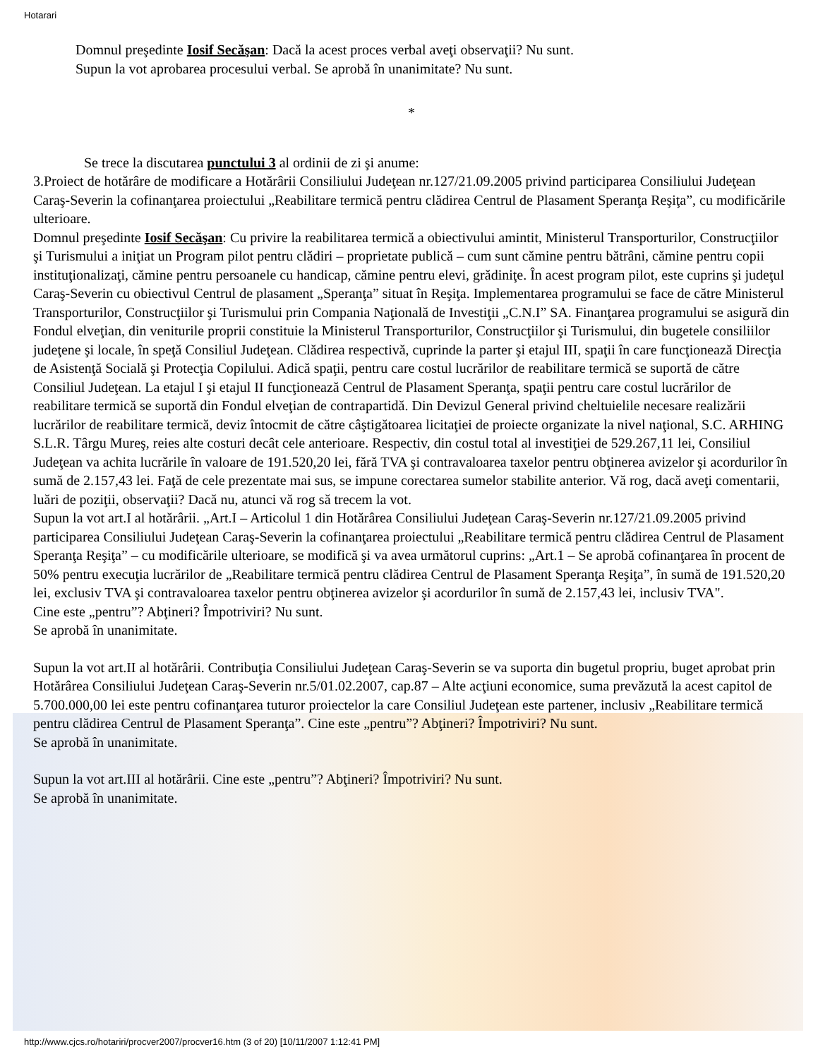Hotarari
Domnul preşedinte Iosif Secăşan: Dacă la acest proces verbal aveţi observaţii? Nu sunt.
Supun la vot aprobarea procesului verbal. Se aprobă în unanimitate? Nu sunt.
*
Se trece la discutarea punctului 3 al ordinii de zi şi anume:
3.Proiect de hotărâre de modificare a Hotărârii Consiliului Judeţean nr.127/21.09.2005 privind participarea Consiliului Judeţean Caraş-Severin la cofinanţarea proiectului „Reabilitare termică pentru clădirea Centrul de Plasament Speranţa Reşiţa”, cu modificările ulterioare.
Domnul preşedinte Iosif Secăşan: Cu privire la reabilitarea termică a obiectivului amintit, Ministerul Transporturilor, Construcţiilor şi Turismului a iniţiat un Program pilot pentru clădiri – proprietate publică – cum sunt cămine pentru bătrâni, cămine pentru copii instituţionalizaţi, cămine pentru persoanele cu handicap, cămine pentru elevi, grădiniţe. În acest program pilot, este cuprins şi judeţul Caraş-Severin cu obiectivul Centrul de plasament „Speranţa” situat în Reşiţa. Implementarea programului se face de către Ministerul Transporturilor, Construcţiilor şi Turismului prin Compania Naţională de Investiţii „C.N.I” SA. Finanţarea programului se asigură din Fondul elveţian, din veniturile proprii constituie la Ministerul Transporturilor, Construcţiilor şi Turismului, din bugetele consiliilor judeţene şi locale, în speţă Consiliul Judeţean. Clădirea respectivă, cuprinde la parter şi etajul III, spaţii în care funcţionează Direcţia de Asistenţă Socială şi Protecţia Copilului. Adică spaţii, pentru care costul lucrărilor de reabilitare termică se suportă de către Consiliul Judeţean. La etajul I şi etajul II funcţionează Centrul de Plasament Speranţa, spaţii pentru care costul lucrărilor de reabilitare termică se suportă din Fondul elveţian de contrapartidă. Din Devizul General privind cheltuielile necesare realizării lucrărilor de reabilitare termică, deviz întocmit de către câştigătoarea licitaţiei de proiecte organizate la nivel naţional, S.C. ARHING S.L.R. Târgu Mureş, reies alte costuri decât cele anterioare. Respectiv, din costul total al investiţiei de 529.267,11 lei, Consiliul Judeţean va achita lucrările în valoare de 191.520,20 lei, fără TVA şi contravaloarea taxelor pentru obţinerea avizelor şi acordurilor în sumă de 2.157,43 lei. Faţă de cele prezentate mai sus, se impune corectarea sumelor stabilite anterior. Vă rog, dacă aveţi comentarii, luări de poziţii, observaţii? Dacă nu, atunci vă rog să trecem la vot.
Supun la vot art.I al hotărârii. „Art.I – Articolul 1 din Hotărârea Consiliului Judeţean Caraş-Severin nr.127/21.09.2005 privind participarea Consiliului Judeţean Caraş-Severin la cofinanţarea proiectului „Reabilitare termică pentru clădirea Centrul de Plasament Speranţa Reşiţa” – cu modificările ulterioare, se modifică şi va avea următorul cuprins: „Art.1 – Se aprobă cofinanţarea în procent de 50% pentru execuţia lucrărilor de „Reabilitare termică pentru clădirea Centrul de Plasament Speranţa Reşiţa”, în sumă de 191.520,20 lei, exclusiv TVA şi contravaloarea taxelor pentru obţinerea avizelor şi acordurilor în sumă de 2.157,43 lei, inclusiv TVA".
Cine este „pentru”? Abţineri? Împotriviri? Nu sunt.
Se aprobă în unanimitate.
Supun la vot art.II al hotărârii. Contribuţia Consiliului Judeţean Caraş-Severin se va suporta din bugetul propriu, buget aprobat prin Hotărârea Consiliului Judeţean Caraş-Severin nr.5/01.02.2007, cap.87 – Alte acţiuni economice, suma prevăzută la acest capitol de 5.700.000,00 lei este pentru cofinanţarea tuturor proiectelor la care Consiliul Judeţean este partener, inclusiv „Reabilitare termică pentru clădirea Centrul de Plasament Speranţa”. Cine este „pentru”? Abţineri? Împotriviri? Nu sunt.
Se aprobă în unanimitate.
Supun la vot art.III al hotărârii. Cine este „pentru”? Abţineri? Împotriviri? Nu sunt.
Se aprobă în unanimitate.
http://www.cjcs.ro/hotariri/procver2007/procver16.htm (3 of 20) [10/11/2007 1:12:41 PM]